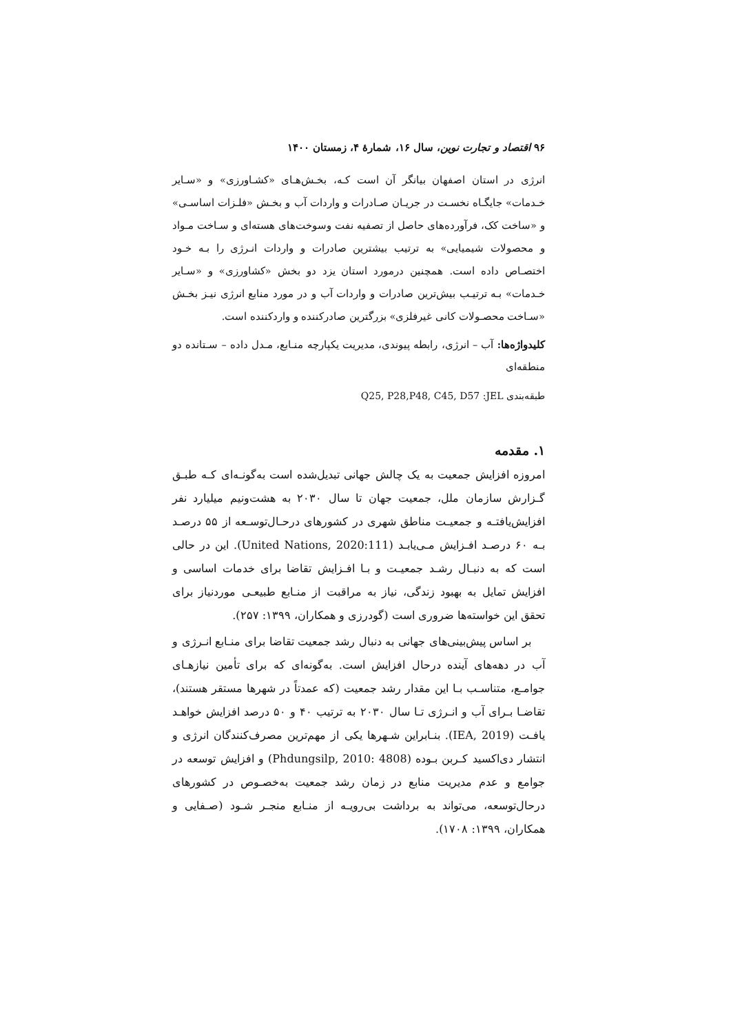۹۶ اقتصاد و تجارت نوین، سال ۱۶، شمارهٔ ۴، زمستان ۱۴۰۰
انرژی در استان اصفهان بیانگر آن است کـه، بخـش‌هـای «کشـاورزی» و «سـایر خـدمات» جایگـاه نخسـت در جریـان صـادرات و واردات آب و بخـش «فلـزات اساسـی» و «ساخت کک، فرآورده‌های حاصل از تصفیه نفت وسوخت‌های هسته‌ای و سـاخت مـواد و محصولات شیمیایی» به ترتیب بیشترین صادرات و واردات انـرژی را بـه خـود اختصـاص داده است. همچنین درمورد استان یزد دو بخش «کشاورزی» و «سـایر خـدمات» بـه ترتیـب بیش‌ترین صادرات و واردات آب و در مورد منابع انرژی نیـز بخـش «سـاخت محصـولات کانی غیرفلزی» بزرگترین صادرکننده و واردکننده است.
کلیدواژه‌ها: آب – انرژی، رابطه پیوندی، مدیریت یکپارچه منـابع، مـدل داده – سـتانده دو منطقه‌ای
طبقه‌بندی JEL: Q25, P28,P48, C45, D57
۱. مقدمه
امروزه افزایش جمعیت به یک چالش جهانی تبدیل‌شده است به‌گونـه‌ای کـه طبـق گـزارش سازمان ملل، جمعیت جهان تا سال ۲۰۳۰ به هشت‌ونیم میلیارد نفر افزایش‌یافتـه و جمعیـت مناطق شهری در کشورهای درحـال‌توسـعه از ۵۵ درصـد بـه ۶۰ درصـد افـزایش مـی‌یابـد (United Nations, 2020:111). این در حالی است که به دنبـال رشـد جمعیـت و بـا افـزایش تقاضا برای خدمات اساسی و افزایش تمایل به بهبود زندگی، نیاز به مراقبت از منـابع طبیعـی موردنیاز برای تحقق این خواسته‌ها ضروری است (گودرزی و همکاران، ۱۳۹۹: ۲۵۷).
بر اساس پیش‌بینی‌های جهانی به دنبال رشد جمعیت تقاضا برای منـابع انـرژی و آب در دهه‌های آینده درحال افزایش است. به‌گونه‌ای که برای تأمین نیازهـای جوامـع، متناسـب بـا این مقدار رشد جمعیت (که عمدتاً در شهرها مستقر هستند)، تقاضـا بـرای آب و انـرژی تـا سال ۲۰۳۰ به ترتیب ۴۰ و ۵۰ درصد افزایش خواهـد یافـت (IEA, 2019). بنـابراین شـهرها یکی از مهم‌ترین مصرف‌کنندگان انرژی و انتشار دی‌اکسید کـربن بـوده (Phdungsilp, 2010: 4808) و افزایش توسعه در جوامع و عدم مدیریت منابع در زمان رشد جمعیت به‌خصـوص در کشورهای درحال‌توسعه، می‌تواند به برداشت بی‌رویـه از منـابع منجـر شـود (صـفایی و همکاران، ۱۳۹۹: ۱۷۰۸).